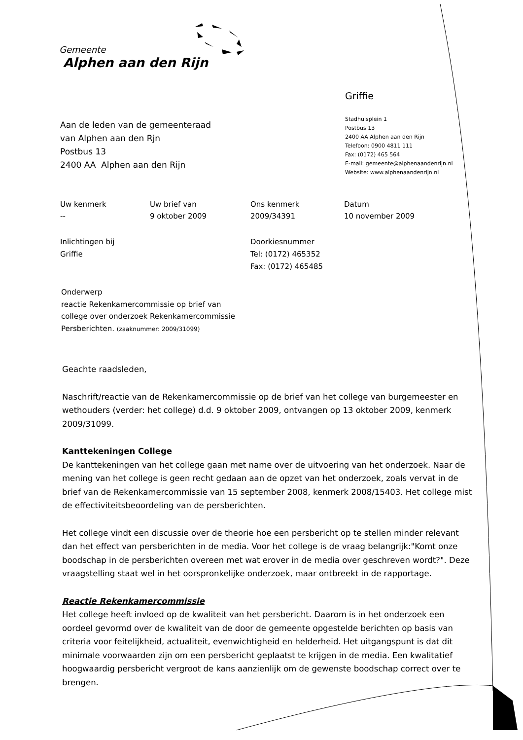Gemeente
Alphen aan den Rijn
Griffie
Stadhuisplein 1
Postbus 13
2400 AA Alphen aan den Rijn
Telefoon: 0900 4811 111
Fax: (0172) 465 564
E-mail: gemeente@alphenaandenrijn.nl
Website: www.alphenaandenrijn.nl
Aan de leden van de gemeenteraad
van Alphen aan den Rjn
Postbus 13
2400 AA Alphen aan den Rijn
Uw kenmerk
--
Uw brief van
9 oktober 2009
Ons kenmerk
2009/34391
Datum
10 november 2009
Inlichtingen bij
Griffie
Doorkiesnummer
Tel: (0172) 465352
Fax: (0172) 465485
Onderwerp
reactie Rekenkamercommissie op brief van
college over onderzoek Rekenkamercommissie
Persberichten. (zaaknummer: 2009/31099)
Geachte raadsleden,
Naschrift/reactie van de Rekenkamercommissie op de brief van het college van burgemeester en wethouders (verder: het college) d.d. 9 oktober 2009, ontvangen op 13 oktober 2009, kenmerk 2009/31099.
Kanttekeningen College
De kanttekeningen van het college gaan met name over de uitvoering van het onderzoek. Naar de mening van het college is geen recht gedaan aan de opzet van het onderzoek, zoals vervat in de brief van de Rekenkamercommissie van 15 september 2008, kenmerk 2008/15403. Het college mist de effectiviteitsbeoordeling van de persberichten.
Het college vindt een discussie over de theorie hoe een persbericht op te stellen minder relevant dan het effect van persberichten in de media. Voor het college is de vraag belangrijk:"Komt onze boodschap in de persberichten overeen met wat erover in de media over geschreven wordt?". Deze vraagstelling staat wel in het oorspronkelijke onderzoek, maar ontbreekt in de rapportage.
Reactie Rekenkamercommissie
Het college heeft invloed op de kwaliteit van het persbericht. Daarom is in het onderzoek een oordeel gevormd over de kwaliteit van de door de gemeente opgestelde berichten op basis van criteria voor feitelijkheid, actualiteit, evenwichtigheid en helderheid. Het uitgangspunt is dat dit minimale voorwaarden zijn om een persbericht geplaatst te krijgen in de media. Een kwalitatief hoogwaardig persbericht vergroot de kans aanzienlijk om de gewenste boodschap correct over te brengen.